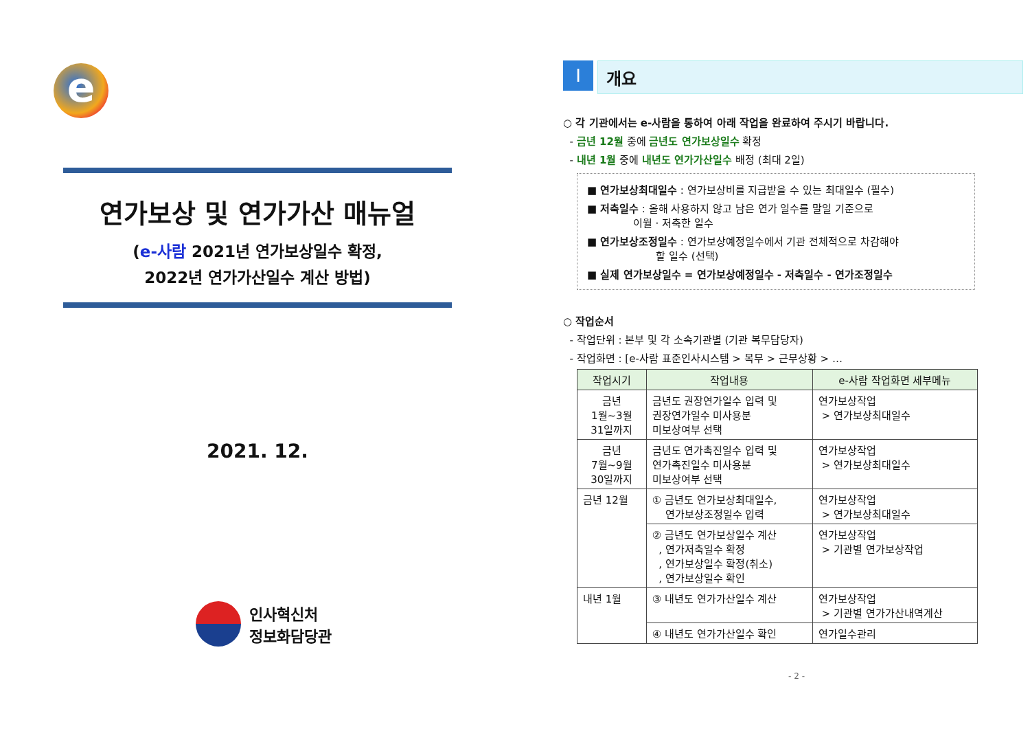e
연가보상 및 연가가산 매뉴얼
(e-사람 2021년 연가보상일수 확정,
2022년 연가가산일수 계산 방법)
2021. 12.
인사혁신처
정보화담당관
Ⅰ
개요
○ 각 기관에서는 e-사람을 통하여 아래 작업을 완료하여 주시기 바랍니다.
- 금년 12월 중에 금년도 연가보상일수 확정
- 내년 1월 중에 내년도 연가가산일수 배정 (최대 2일)
■ 연가보상최대일수 : 연가보상비를 지급받을 수 있는 최대일수 (필수)
■ 저축일수 : 올해 사용하지 않고 남은 연가 일수를 말일 기준으로
이월 · 저축한 일수
■ 연가보상조정일수 : 연가보상예정일수에서 기관 전체적으로 차감해야
할 일수 (선택)
■ 실제 연가보상일수 = 연가보상예정일수 - 저축일수 - 연가조정일수
○ 작업순서
- 작업단위 : 본부 및 각 소속기관별 (기관 복무담당자)
- 작업화면 : [e-사람 표준인사시스템 > 복무 > 근무상황 > …
| 작업시기 | 작업내용 | e-사람 작업화면 세부메뉴 |
| --- | --- | --- |
| 금년 1월~3월 31일까지 | 금년도 권장연가일수 입력 및 권장연가일수 미사용분 미보상여부 선택 | 연가보상작업 > 연가보상최대일수 |
| 금년 7월~9월 30일까지 | 금년도 연가촉진일수 입력 및 연가촉진일수 미사용분 미보상여부 선택 | 연가보상작업 > 연가보상최대일수 |
| 금년 12월 | ① 금년도 연가보상최대일수, 연가보상조정일수 입력 | 연가보상작업 > 연가보상최대일수 |
| | ② 금년도 연가보상일수 계산 , 연가저축일수 확정 , 연가보상일수 확정(취소) , 연가보상일수 확인 | 연가보상작업 > 기관별 연가보상작업 |
| 내년 1월 | ③ 내년도 연가가산일수 계산 | 연가보상작업 > 기관별 연가가산내역계산 |
| | ④ 내년도 연가가산일수 확인 | 연가일수관리 |
- 2 -